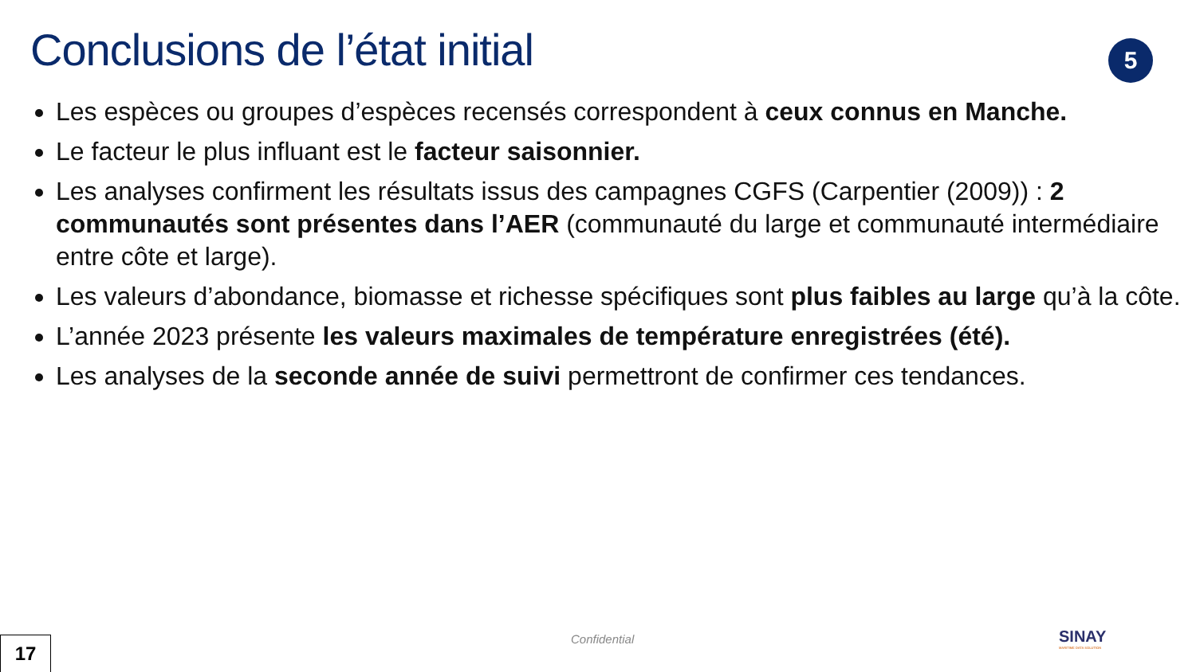Conclusions de l’état initial 5
Les espèces ou groupes d’espèces recensés correspondent à ceux connus en Manche.
Le facteur le plus influant est le facteur saisonnier.
Les analyses confirment les résultats issus des campagnes CGFS (Carpentier (2009)) : 2 communautés sont présentes dans l’AER (communauté du large et communauté intermédiaire entre côte et large).
Les valeurs d’abondance, biomasse et richesse spécifiques sont plus faibles au large qu’à la côte.
L’année 2023 présente les valeurs maximales de température enregistrées (été).
Les analyses de la seconde année de suivi permettront de confirmer ces tendances.
17 Confidential SINAY
MARITIME DATA SOLUTION